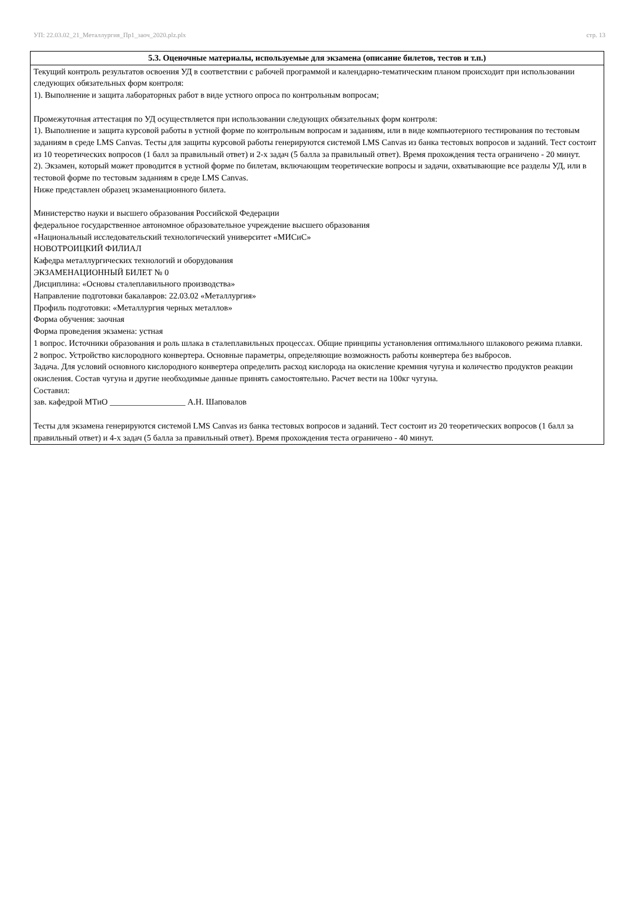УП: 22.03.02_21_Металлургия_Пр1_заоч_2020.plz.plx стр. 13
| 5.3. Оценочные материалы, используемые для экзамена (описание билетов, тестов и т.п.) |
| --- |
| Текущий контроль результатов освоения УД в соответствии с рабочей программой и календарно-тематическим планом происходит при использовании следующих обязательных форм контроля: 1). Выполнение и защита лабораторных работ в виде устного опроса по контрольным вопросам; Промежуточная аттестация по УД осуществляется при использовании следующих обязательных форм контроля: 1). Выполнение и защита курсовой работы в устной форме по контрольным вопросам и заданиям, или в виде компьютерного тестирования по тестовым заданиям в среде LMS Canvas. Тесты для защиты курсовой работы генерируются системой LMS Canvas из банка тестовых вопросов и заданий. Тест состоит из 10 теоретических вопросов (1 балл за правильный ответ) и 2-х задач (5 балла за правильный ответ). Время прохождения теста ограничено - 20 минут. 2). Экзамен, который может проводится в устной форме по билетам, включающим теоретические вопросы и задачи, охватывающие все разделы УД, или в тестовой форме по тестовым заданиям в среде LMS Canvas. Ниже представлен образец экзаменационного билета. Министерство науки и высшего образования Российской Федерации федеральное государственное автономное образовательное учреждение высшего образования «Национальный исследовательский технологический университет «МИСиС» НОВОТРОИЦКИЙ ФИЛИАЛ Кафедра металлургических технологий и оборудования ЭКЗАМЕНАЦИОННЫЙ БИЛЕТ № 0 Дисциплина: «Основы сталеплавильного производства» Направление подготовки бакалавров: 22.03.02 «Металлургия» Профиль подготовки: «Металлургия черных металлов» Форма обучения: заочная Форма проведения экзамена: устная 1 вопрос. Источники образования и роль шлака в сталеплавильных процессах. Общие принципы установления оптимального шлакового режима плавки. 2 вопрос. Устройство кислородного конвертера. Основные параметры, определяющие возможность работы конвертера без выбросов. Задача. Для условий основного кислородного конвертера определить расход кислорода на окисление кремния чугуна и количество продуктов реакции окисления. Состав чугуна и другие необходимые данные принять самостоятельно. Расчет вести на 100кг чугуна. Составил: зав. кафедрой МТиО __________________ А.Н. Шаповалов Тесты для экзамена генерируются системой LMS Canvas из банка тестовых вопросов и заданий. Тест состоит из 20 теоретических вопросов (1 балл за правильный ответ) и 4-х задач (5 балла за правильный ответ). Время прохождения теста ограничено - 40 минут. |